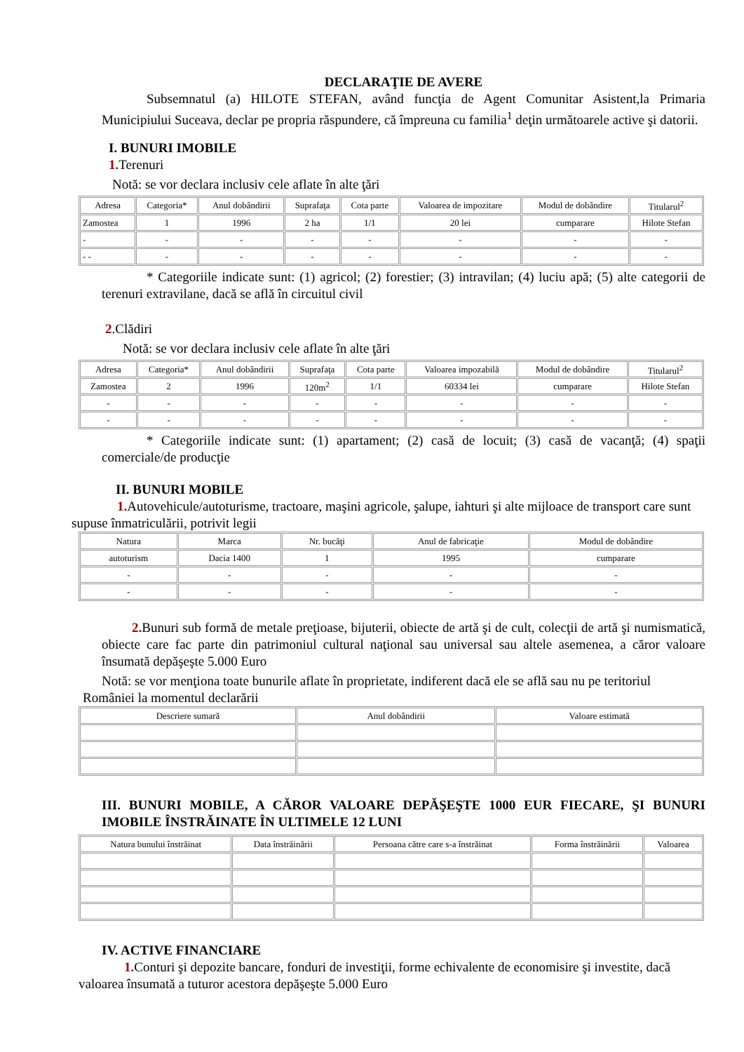DECLARAŢIE DE AVERE
Subsemnatul (a) HILOTE STEFAN, având funcţia de Agent Comunitar Asistent,la Primaria Municipiului Suceava, declar pe propria răspundere, că împreuna cu familia<sup>1</sup> deţin următoarele active şi datorii.
I. BUNURI IMOBILE
1. Terenuri
Notă: se vor declara inclusiv cele aflate în alte ţări
| Adresa | Categoria* | Anul dobândirii | Suprafaţa | Cota parte | Valoarea de impozitare | Modul de dobândire | Titularul<sup>2</sup> |
| --- | --- | --- | --- | --- | --- | --- | --- |
| Zamostea | 1 | 1996 | 2 ha | 1/1 | 20 lei | cumparare | Hilote Stefan |
| - | - | - | - | - | - | - | - |
| - - | - | - | - | - | - | - | - |
* Categoriile indicate sunt: (1) agricol; (2) forestier; (3) intravilan; (4) luciu apă; (5) alte categorii de terenuri extravilane, dacă se află în circuitul civil
2.Clădiri
Notă: se vor declara inclusiv cele aflate în alte ţări
| Adresa | Categoria* | Anul dobândirii | Suprafaţa | Cota parte | Valoarea impozabilă | Modul de dobândire | Titularul<sup>2</sup> |
| --- | --- | --- | --- | --- | --- | --- | --- |
| Zamostea | 2 | 1996 | 120m<sup>2</sup> | 1/1 | 60334 lei | cumparare | Hilote Stefan |
| - | - | - | - | - | - | - | - |
| - | - | - | - | - | - | - | - |
* Categoriile indicate sunt: (1) apartament; (2) casă de locuit; (3) casă de vacanţă; (4) spaţii comerciale/de producţie
II. BUNURI MOBILE
1. Autovehicule/autoturisme, tractoare, maşini agricole, şalupe, iahturi şi alte mijloace de transport care sunt supuse înmatriculării, potrivit legii
| Natura | Marca | Nr. bucăţi | Anul de fabricaţie | Modul de dobândire |
| --- | --- | --- | --- | --- |
| autoturism | Dacia 1400 | 1 | 1995 | cumparare |
| - | - | - | - | - |
| - | - | - | - | - |
2. Bunuri sub formă de metale preţioase, bijuterii, obiecte de artă şi de cult, colecţii de artă şi numismatică, obiecte care fac parte din patrimoniul cultural naţional sau universal sau altele asemenea, a căror valoare însumată depăşeşte 5.000 Euro
Notă: se vor menţiona toate bunurile aflate în proprietate, indiferent dacă ele se află sau nu pe teritoriul României la momentul declarării
| Descriere sumară | Anul dobândirii | Valoare estimată |
| --- | --- | --- |
III. BUNURI MOBILE, A CĂROR VALOARE DEPĂŞEŞTE 1000 EUR FIECARE, ŞI BUNURI IMOBILE ÎNSTRĂINATE ÎN ULTIMELE 12 LUNI
| Natura bunului înstrăinat | Data înstrăinării | Persoana către care s-a înstrăinat | Forma înstrăinării | Valoarea |
| --- | --- | --- | --- | --- |
IV. ACTIVE FINANCIARE
1. Conturi şi depozite bancare, fonduri de investiţii, forme echivalente de economisire şi investite, dacă valoarea însumată a tuturor acestora depăşeşte 5.000 Euro